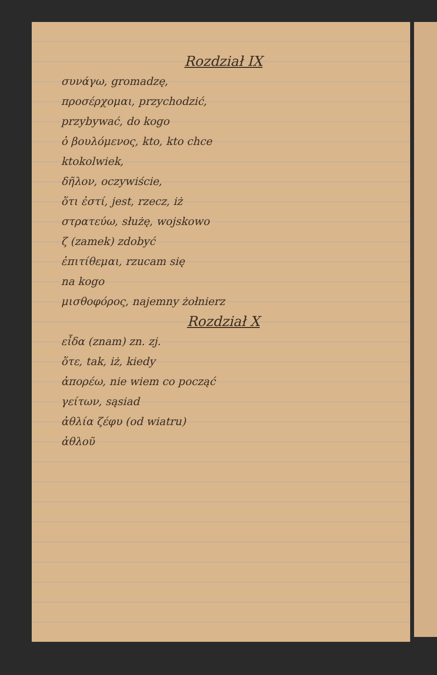Rozdział IX
συνάγω, gromadzę,
προσέρχομαι, przychodzić,
przybywać, do kogo
ὁ βουλόμενος, kto, kto chce
ktokolwiek,
δῆλον, oczywiście,
ὅτι ἐστί, jest, rzecz, iż
στρατεύω, służę, wojskowo
ζ (zamek) zdobyć
ἐπιτίθεμαι, rzucam się
na kogo
μισθοφόρος, najemny żołnierz
Rozdział X
εἶδα (znam) zn. zj.
ὅτε, tak, iż, kiedy
ἀπορέω, nie wiem co począć
γείτων, sąsiad
ἀθλία ζέφυ (od wiatru)
ἀθλοῦ